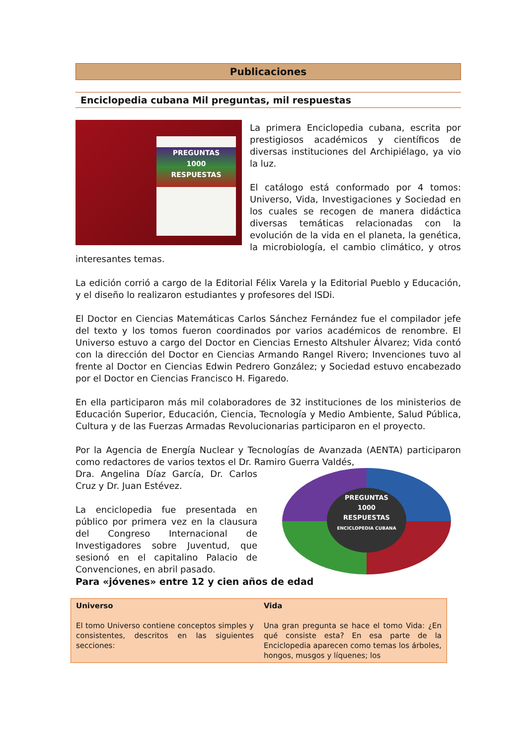Publicaciones
Enciclopedia cubana Mil preguntas, mil respuestas
PREGUNTAS
1000
RESPUESTAS
La primera Enciclopedia cubana, escrita por prestigiosos académicos y científicos de diversas instituciones del Archipiélago, ya vio la luz.
El catálogo está conformado por 4 tomos: Universo, Vida, Investigaciones y Sociedad en los cuales se recogen de manera didáctica diversas temáticas relacionadas con la evolución de la vida en el planeta, la genética, la microbiología, el cambio climático, y otros interesantes temas.
La edición corrió a cargo de la Editorial Félix Varela y la Editorial Pueblo y Educación, y el diseño lo realizaron estudiantes y profesores del ISDi.
El Doctor en Ciencias Matemáticas Carlos Sánchez Fernández fue el compilador jefe del texto y los tomos fueron coordinados por varios académicos de renombre. El Universo estuvo a cargo del Doctor en Ciencias Ernesto Altshuler Álvarez; Vida contó con la dirección del Doctor en Ciencias Armando Rangel Rivero; Invenciones tuvo al frente al Doctor en Ciencias Edwin Pedrero González; y Sociedad estuvo encabezado por el Doctor en Ciencias Francisco H. Figaredo.
En ella participaron más mil colaboradores de 32 instituciones de los ministerios de Educación Superior, Educación, Ciencia, Tecnología y Medio Ambiente, Salud Pública, Cultura y de las Fuerzas Armadas Revolucionarias participaron en el proyecto.
Por la Agencia de Energía Nuclear y Tecnologías de Avanzada (AENTA) participaron como redactores de varios textos el Dr. Ramiro Guerra Valdés,
PREGUNTAS
1000
RESPUESTAS
ENCICLOPEDIA CUBANA
Dra. Angelina Díaz García, Dr. Carlos Cruz y Dr. Juan Estévez.
La enciclopedia fue presentada en público por primera vez en la clausura del Congreso Internacional de Investigadores sobre Juventud, que sesionó en el capitalino Palacio de Convenciones, en abril pasado.
Para «jóvenes» entre 12 y cien años de edad
| Universo El tomo Universo contiene conceptos simples y consistentes, descritos en las siguientes secciones: | Vida Una gran pregunta se hace el tomo Vida: ¿En qué consiste esta? En esa parte de la Enciclopedia aparecen como temas los árboles, hongos, musgos y líquenes; los |